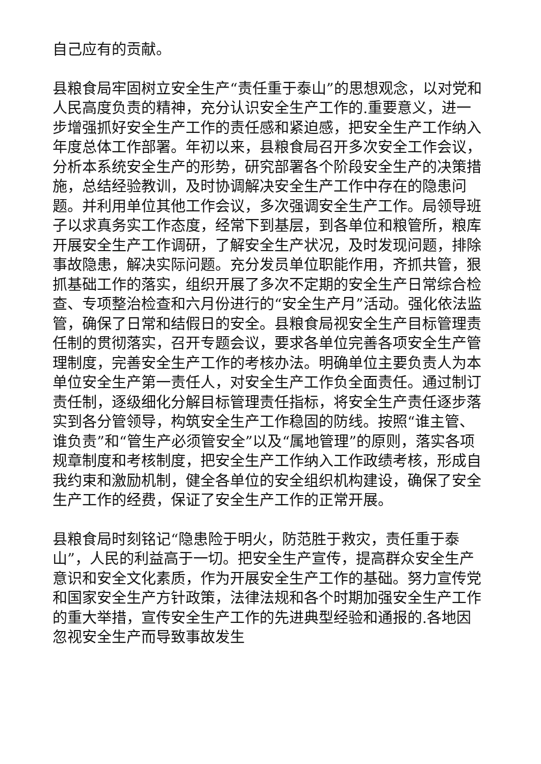自己应有的贡献。
县粮食局牢固树立安全生产“责任重于泰山”的思想观念，以对党和人民高度负责的精神，充分认识安全生产工作的.重要意义，进一步增强抓好安全生产工作的责任感和紧迫感，把安全生产工作纳入年度总体工作部署。年初以来，县粮食局召开多次安全工作会议，分析本系统安全生产的形势，研究部署各个阶段安全生产的决策措施，总结经验教训，及时协调解决安全生产工作中存在的隐患问题。并利用单位其他工作会议，多次强调安全生产工作。局领导班子以求真务实工作态度，经常下到基层，到各单位和粮管所，粮库开展安全生产工作调研，了解安全生产状况，及时发现问题，排除事故隐患，解决实际问题。充分发员单位职能作用，齐抓共管，狠抓基础工作的落实，组织开展了多次不定期的安全生产日常综合检查、专项整治检查和六月份进行的“安全生产月”活动。强化依法监管，确保了日常和结假日的安全。县粮食局视安全生产目标管理责任制的贯彻落实，召开专题会议，要求各单位完善各项安全生产管理制度，完善安全生产工作的考核办法。明确单位主要负责人为本单位安全生产第一责任人，对安全生产工作负全面责任。通过制订责任制，逐级细化分解目标管理责任指标，将安全生产责任逐步落实到各分管领导，构筑安全生产工作稳固的防线。按照“谁主管、谁负责”和“管生产必须管安全”以及“属地管理”的原则，落实各项规章制度和考核制度，把安全生产工作纳入工作政绩考核，形成自我约束和激励机制，健全各单位的安全组织机构建设，确保了安全生产工作的经费，保证了安全生产工作的正常开展。
县粮食局时刻铭记“隐患险于明火，防范胜于救灾，责任重于泰山”，人民的利益高于一切。把安全生产宣传，提高群众安全生产意识和安全文化素质，作为开展安全生产工作的基础。努力宣传党和国家安全生产方针政策，法律法规和各个时期加强安全生产工作的重大举措，宣传安全生产工作的先进典型经验和通报的.各地因忽视安全生产而导致事故发生